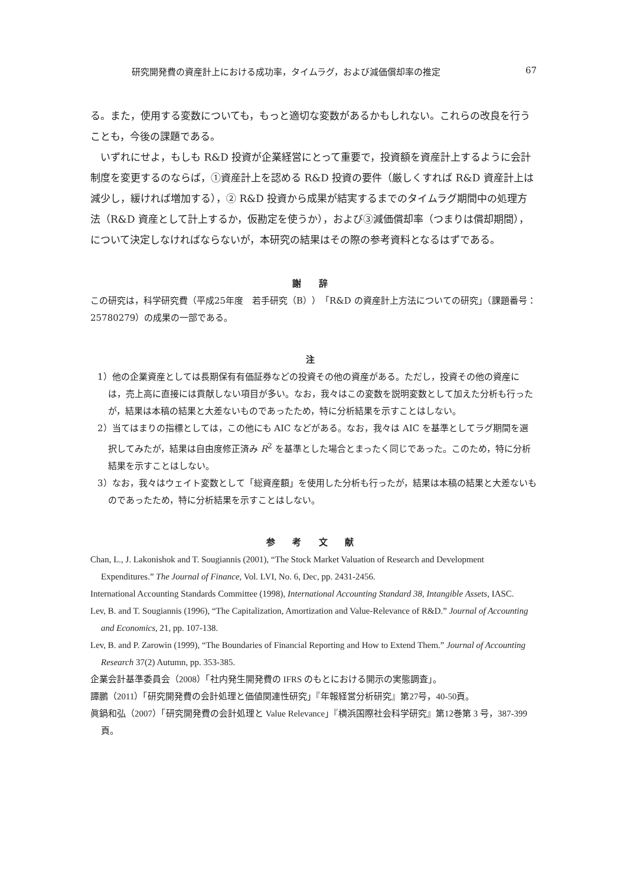研究開発費の資産計上における成功率，タイムラグ，および減価償却率の推定 67
る。また，使用する変数についても，もっと適切な変数があるかもしれない。これらの改良を行うことも，今後の課題である。
いずれにせよ，もしも R&D 投資が企業経営にとって重要で，投資額を資産計上するように会計制度を変更するのならば，①資産計上を認める R&D 投資の要件（厳しくすれば R&D 資産計上は減少し，緩ければ増加する），② R&D 投資から成果が結実するまでのタイムラグ期間中の処理方法（R&D 資産として計上するか，仮勘定を使うか），および③減価償却率（つまりは償却期間），について決定しなければならないが，本研究の結果はその際の参考資料となるはずである。
謝 辞
この研究は，科学研究費（平成25年度　若手研究（B））「R&D の資産計上方法についての研究」（課題番号：25780279）の成果の一部である。
注
1）他の企業資産としては長期保有有価証券などの投資その他の資産がある。ただし，投資その他の資産には，売上高に直接には貢献しない項目が多い。なお，我々はこの変数を説明変数として加えた分析も行ったが，結果は本稿の結果と大差ないものであったため，特に分析結果を示すことはしない。
2）当てはまりの指標としては，この他にも AIC などがある。なお，我々は AIC を基準としてラグ期間を選択してみたが，結果は自由度修正済み R<sup>2</sup> を基準とした場合とまったく同じであった。このため，特に分析結果を示すことはしない。
3）なお，我々はウェイト変数として「総資産額」を使用した分析も行ったが，結果は本稿の結果と大差ないものであったため，特に分析結果を示すことはしない。
参 考 文 献
Chan, L., J. Lakonishok and T. Sougiannis (2001), “The Stock Market Valuation of Research and Development Expenditures.” The Journal of Finance, Vol. LVI, No. 6, Dec, pp. 2431-2456.
International Accounting Standards Committee (1998), International Accounting Standard 38, Intangible Assets, IASC.
Lev, B. and T. Sougiannis (1996), “The Capitalization, Amortization and Value-Relevance of R&D.” Journal of Accounting and Economics, 21, pp. 107-138.
Lev, B. and P. Zarowin (1999), “The Boundaries of Financial Reporting and How to Extend Them.” Journal of Accounting Research 37(2) Autumn, pp. 353-385.
企業会計基準委員会（2008）「社内発生開発費の IFRS のもとにおける開示の実態調査」。
譚鵬（2011）「研究開発費の会計処理と価値関連性研究」『年報経営分析研究』第27号，40-50頁。
眞鍋和弘（2007）「研究開発費の会計処理と Value Relevance」『横浜国際社会科学研究』第12巻第 3 号，387-399頁。